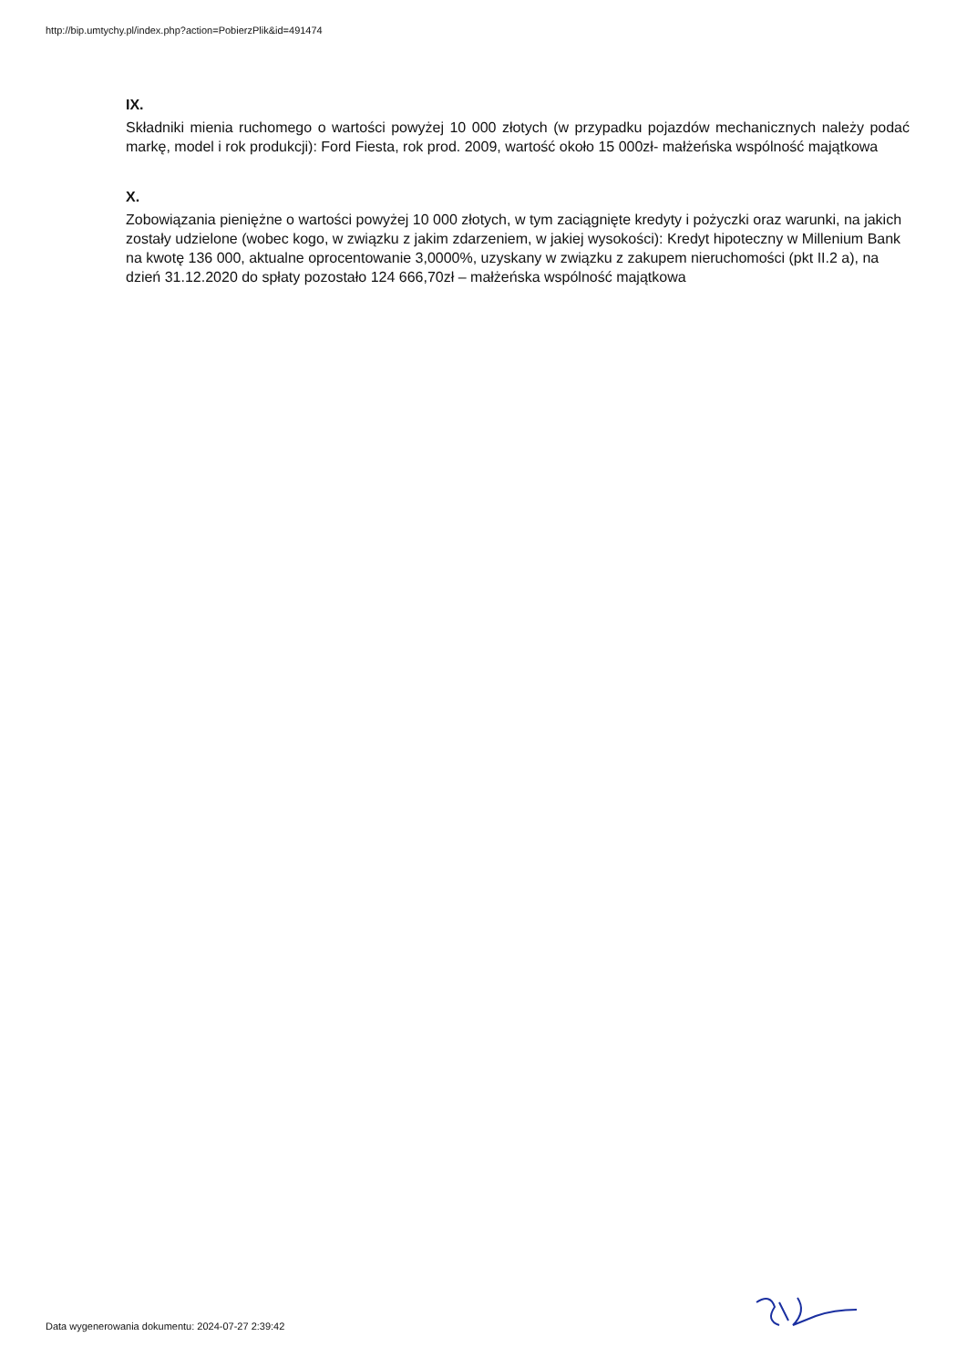http://bip.umtychy.pl/index.php?action=PobierzPlik&id=491474
IX.
Składniki mienia ruchomego o wartości powyżej 10 000 złotych (w przypadku pojazdów mechanicznych należy podać markę, model i rok produkcji): Ford Fiesta, rok prod. 2009, wartość około 15 000zł- małżeńska wspólność majątkowa
X.
Zobowiązania pieniężne o wartości powyżej 10 000 złotych, w tym zaciągnięte kredyty i pożyczki oraz warunki, na jakich zostały udzielone (wobec kogo, w związku z jakim zdarzeniem, w jakiej wysokości): Kredyt hipoteczny w Millenium Bank na kwotę 136 000, aktualne oprocentowanie 3,0000%, uzyskany w związku z zakupem nieruchomości (pkt II.2 a), na dzień 31.12.2020 do spłaty pozostało 124 666,70zł – małżeńska wspólność majątkowa
Data wygenerowania dokumentu: 2024-07-27 2:39:42